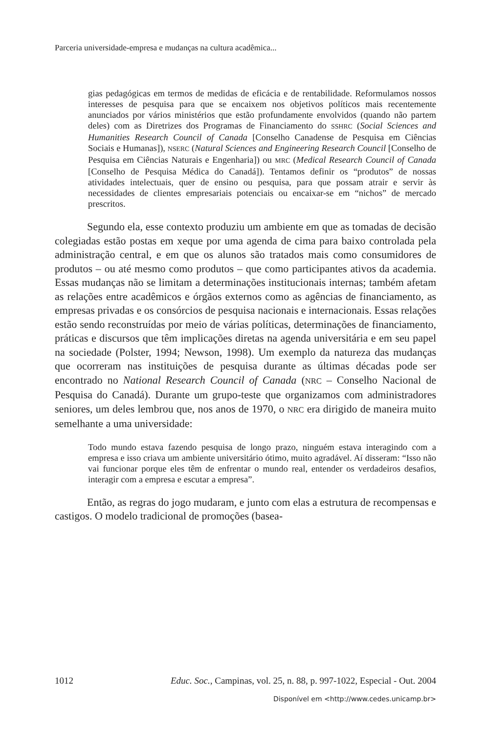Parceria universidade-empresa e mudanças na cultura acadêmica...
gias pedagógicas em termos de medidas de eficácia e de rentabilidade. Reformulamos nossos interesses de pesquisa para que se encaixem nos objetivos políticos mais recentemente anunciados por vários ministérios que estão profundamente envolvidos (quando não partem deles) com as Diretrizes dos Programas de Financiamento do SSHRC (Social Sciences and Humanities Research Council of Canada [Conselho Canadense de Pesquisa em Ciências Sociais e Humanas]), NSERC (Natural Sciences and Engineering Research Council [Conselho de Pesquisa em Ciências Naturais e Engenharia]) ou MRC (Medical Research Council of Canada [Conselho de Pesquisa Médica do Canadá]). Tentamos definir os “produtos” de nossas atividades intelectuais, quer de ensino ou pesquisa, para que possam atrair e servir às necessidades de clientes empresariais potenciais ou encaixar-se em “nichos” de mercado prescritos.
Segundo ela, esse contexto produziu um ambiente em que as tomadas de decisão colegiadas estão postas em xeque por uma agenda de cima para baixo controlada pela administração central, e em que os alunos são tratados mais como consumidores de produtos – ou até mesmo como produtos – que como participantes ativos da academia. Essas mudanças não se limitam a determinações institucionais internas; também afetam as relações entre acadêmicos e órgãos externos como as agências de financiamento, as empresas privadas e os consórcios de pesquisa nacionais e internacionais. Essas relações estão sendo reconstruídas por meio de várias políticas, determinações de financiamento, práticas e discursos que têm implicações diretas na agenda universitária e em seu papel na sociedade (Polster, 1994; Newson, 1998). Um exemplo da natureza das mudanças que ocorreram nas instituições de pesquisa durante as últimas décadas pode ser encontrado no National Research Council of Canada (NRC – Conselho Nacional de Pesquisa do Canadá). Durante um grupo-teste que organizamos com administradores seniores, um deles lembrou que, nos anos de 1970, o NRC era dirigido de maneira muito semelhante a uma universidade:
Todo mundo estava fazendo pesquisa de longo prazo, ninguém estava interagindo com a empresa e isso criava um ambiente universitário ótimo, muito agradável. Aí disseram: “Isso não vai funcionar porque eles têm de enfrentar o mundo real, entender os verdadeiros desafios, interagir com a empresa e escutar a empresa”.
Então, as regras do jogo mudaram, e junto com elas a estrutura de recompensas e castigos. O modelo tradicional de promoções (basea-
1012 Educ. Soc., Campinas, vol. 25, n. 88, p. 997-1022, Especial - Out. 2004
Disponível em <http://www.cedes.unicamp.br>